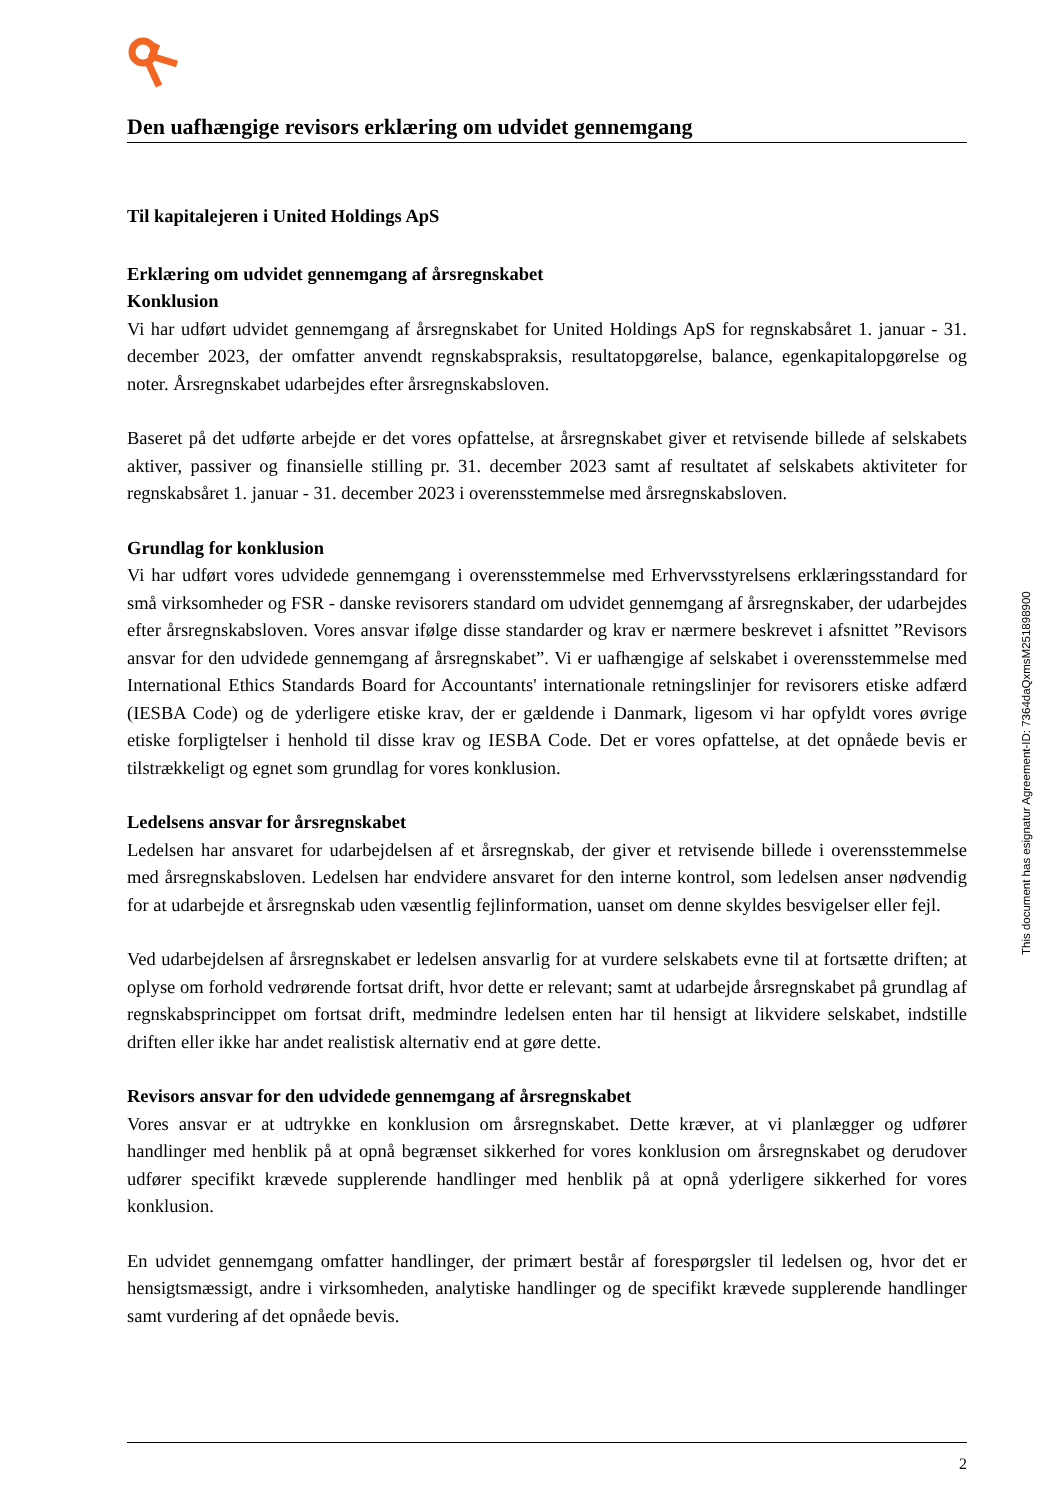Den uafhængige revisors erklæring om udvidet gennemgang
Til kapitalejeren i United Holdings ApS
Erklæring om udvidet gennemgang af årsregnskabet
Konklusion
Vi har udført udvidet gennemgang af årsregnskabet for United Holdings ApS for regnskabsåret 1. januar - 31. december 2023, der omfatter anvendt regnskabspraksis, resultatopgørelse, balance, egenkapitalopgørelse og noter. Årsregnskabet udarbejdes efter årsregnskabsloven.
Baseret på det udførte arbejde er det vores opfattelse, at årsregnskabet giver et retvisende billede af selskabets aktiver, passiver og finansielle stilling pr. 31. december 2023 samt af resultatet af selskabets aktiviteter for regnskabsåret 1. januar - 31. december 2023 i overensstemmelse med årsregnskabsloven.
Grundlag for konklusion
Vi har udført vores udvidede gennemgang i overensstemmelse med Erhvervsstyrelsens erklæringsstandard for små virksomheder og FSR - danske revisorers standard om udvidet gennemgang af årsregnskaber, der udarbejdes efter årsregnskabsloven. Vores ansvar ifølge disse standarder og krav er nærmere beskrevet i afsnittet ”Revisors ansvar for den udvidede gennemgang af årsregnskabet”. Vi er uafhængige af selskabet i overensstemmelse med International Ethics Standards Board for Accountants' internationale retningslinjer for revisorers etiske adfærd (IESBA Code) og de yderligere etiske krav, der er gældende i Danmark, ligesom vi har opfyldt vores øvrige etiske forpligtelser i henhold til disse krav og IESBA Code. Det er vores opfattelse, at det opnåede bevis er tilstrækkeligt og egnet som grundlag for vores konklusion.
Ledelsens ansvar for årsregnskabet
Ledelsen har ansvaret for udarbejdelsen af et årsregnskab, der giver et retvisende billede i overensstemmelse med årsregnskabsloven. Ledelsen har endvidere ansvaret for den interne kontrol, som ledelsen anser nødvendig for at udarbejde et årsregnskab uden væsentlig fejlinformation, uanset om denne skyldes besvigelser eller fejl.
Ved udarbejdelsen af årsregnskabet er ledelsen ansvarlig for at vurdere selskabets evne til at fortsætte driften; at oplyse om forhold vedrørende fortsat drift, hvor dette er relevant; samt at udarbejde årsregnskabet på grundlag af regnskabsprincippet om fortsat drift, medmindre ledelsen enten har til hensigt at likvidere selskabet, indstille driften eller ikke har andet realistisk alternativ end at gøre dette.
Revisors ansvar for den udvidede gennemgang af årsregnskabet
Vores ansvar er at udtrykke en konklusion om årsregnskabet. Dette kræver, at vi planlægger og udfører handlinger med henblik på at opnå begrænset sikkerhed for vores konklusion om årsregnskabet og derudover udfører specifikt krævede supplerende handlinger med henblik på at opnå yderligere sikkerhed for vores konklusion.
En udvidet gennemgang omfatter handlinger, der primært består af forespørgsler til ledelsen og, hvor det er hensigtsmæssigt, andre i virksomheden, analytiske handlinger og de specifikt krævede supplerende handlinger samt vurdering af det opnåede bevis.
This document has esignatur Agreement-ID: 7364daQxmsM251898900
2